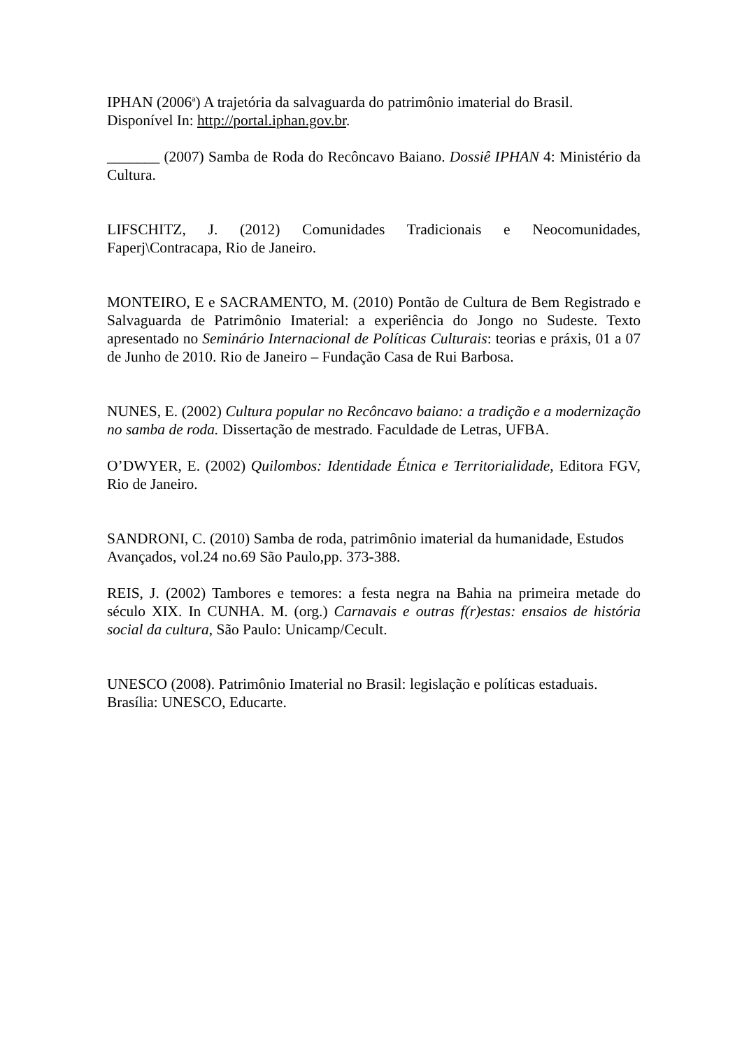IPHAN (2006<sup>a</sup>) A trajetória da salvaguarda do patrimônio imaterial do Brasil.
Disponível In: http://portal.iphan.gov.br.
_______ (2007) Samba de Roda do Recôncavo Baiano. Dossiê IPHAN 4: Ministério da Cultura.
LIFSCHITZ, J. (2012) Comunidades Tradicionais e Neocomunidades,
Faperj\Contracapa, Rio de Janeiro.
MONTEIRO, E e SACRAMENTO, M. (2010) Pontão de Cultura de Bem Registrado e Salvaguarda de Patrimônio Imaterial: a experiência do Jongo no Sudeste. Texto apresentado no Seminário Internacional de Políticas Culturais: teorias e práxis, 01 a 07 de Junho de 2010. Rio de Janeiro – Fundação Casa de Rui Barbosa.
NUNES, E. (2002) Cultura popular no Recôncavo baiano: a tradição e a modernização no samba de roda. Dissertação de mestrado. Faculdade de Letras, UFBA.
O’DWYER, E. (2002) Quilombos: Identidade Étnica e Territorialidade, Editora FGV, Rio de Janeiro.
SANDRONI, C. (2010) Samba de roda, patrimônio imaterial da humanidade, Estudos
Avançados, vol.24 no.69 São Paulo,pp. 373-388.
REIS, J. (2002) Tambores e temores: a festa negra na Bahia na primeira metade do século XIX. In CUNHA. M. (org.) Carnavais e outras f(r)estas: ensaios de história social da cultura, São Paulo: Unicamp/Cecult.
UNESCO (2008). Patrimônio Imaterial no Brasil: legislação e políticas estaduais.
Brasília: UNESCO, Educarte.